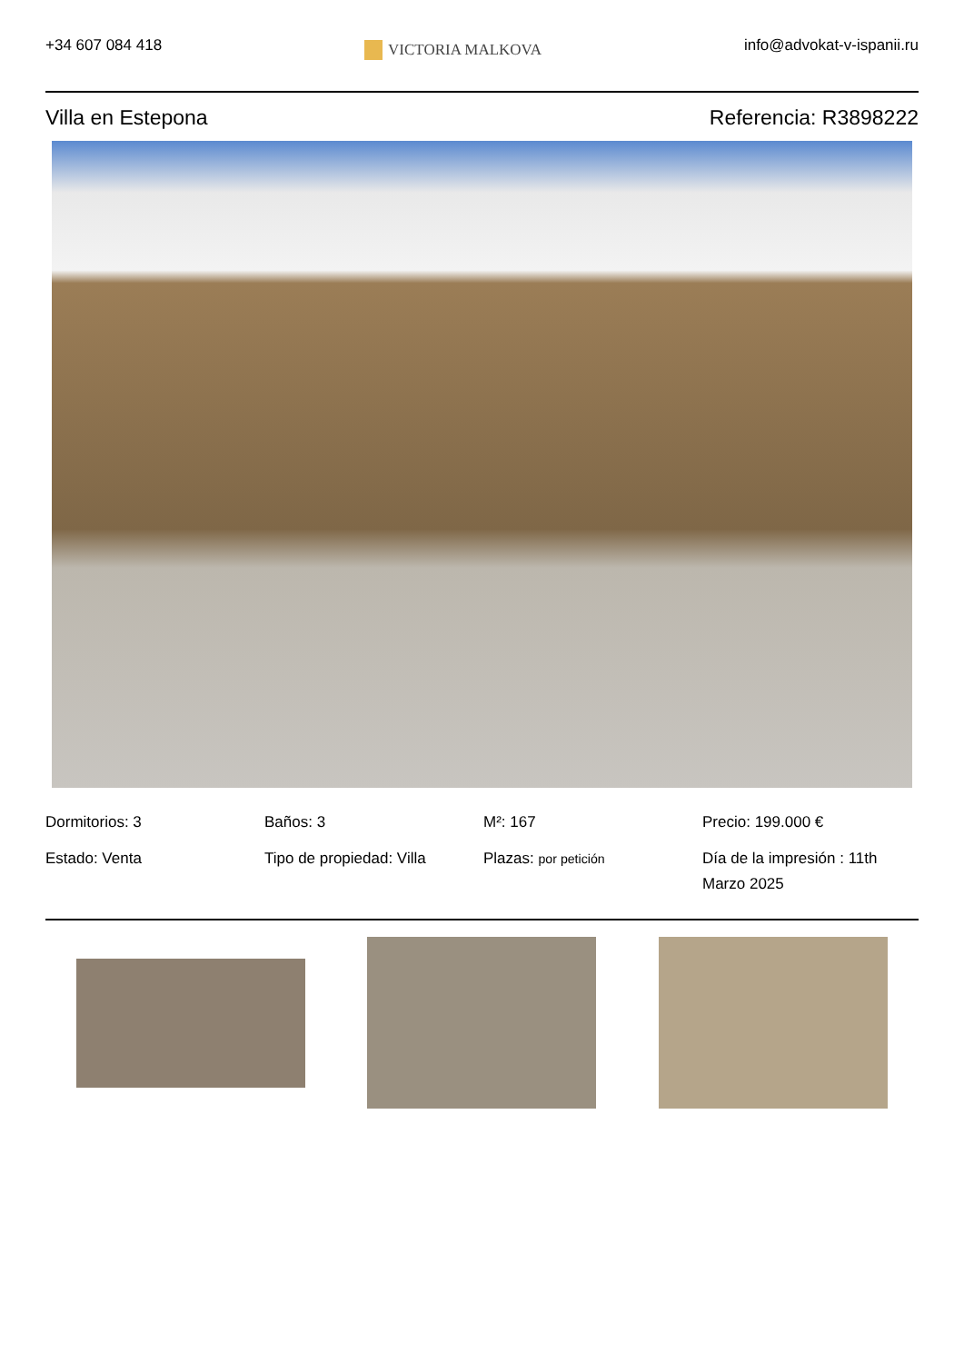+34 607 084 418
VICTORIA MALKOVA
info@advokat-v-ispanii.ru
Villa en Estepona Referencia: R3898222
Dormitorios: 3
Baños: 3
M²: 167
Precio: 199.000 €
Estado: Venta
Tipo de propiedad: Villa
Plazas: por petición
Día de la impresión : 11th Marzo 2025